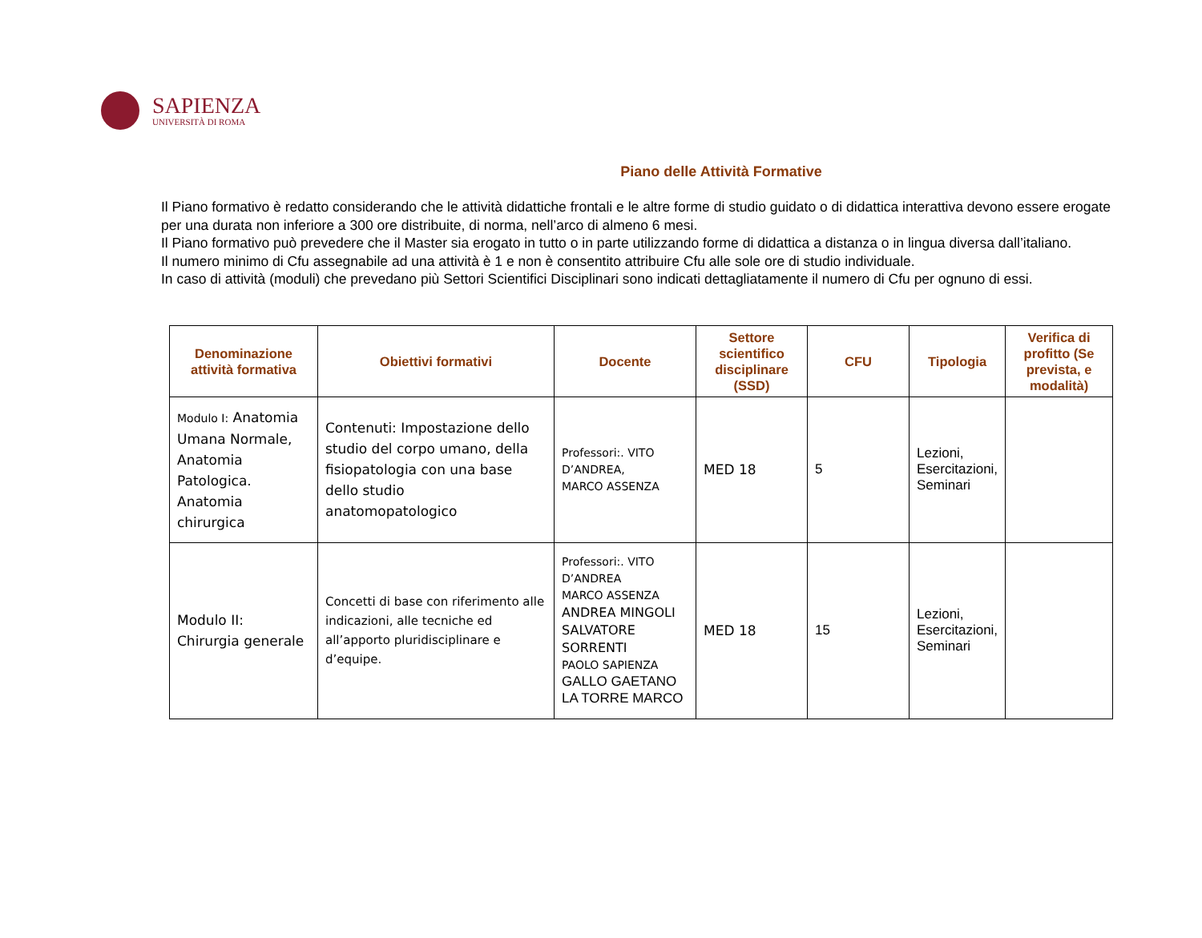SAPIENZA
UNIVERSITÀ DI ROMA
Piano delle Attività Formative
Il Piano formativo è redatto considerando che le attività didattiche frontali e le altre forme di studio guidato o di didattica interattiva devono essere erogate per una durata non inferiore a 300 ore distribuite, di norma, nell’arco di almeno 6 mesi.
Il Piano formativo può prevedere che il Master sia erogato in tutto o in parte utilizzando forme di didattica a distanza o in lingua diversa dall’italiano.
Il numero minimo di Cfu assegnabile ad una attività è 1 e non è consentito attribuire Cfu alle sole ore di studio individuale.
In caso di attività (moduli) che prevedano più Settori Scientifici Disciplinari sono indicati dettagliatamente il numero di Cfu per ognuno di essi.
| Denominazione attività formativa | Obiettivi formativi | Docente | Settore scientifico disciplinare (SSD) | CFU | Tipologia | Verifica di profitto (Se prevista, e modalità) |
| --- | --- | --- | --- | --- | --- | --- |
| Modulo I: Anatomia Umana Normale, Anatomia Patologica. Anatomia chirurgica | Contenuti: Impostazione dello studio del corpo umano, della fisiopatologia con una base dello studio anatomopatologico | Professori:. VITO D’ANDREA, MARCO ASSENZA | MED 18 | 5 | Lezioni, Esercitazioni, Seminari | |
| Modulo II: Chirurgia generale | Concetti di base con riferimento alle indicazioni, alle tecniche ed all’apporto pluridisciplinare e d’equipe. | Professori:. VITO D’ANDREA MARCO ASSENZA ANDREA MINGOLI SALVATORE SORRENTI PAOLO SAPIENZA GALLO GAETANO LA TORRE MARCO | MED 18 | 15 | Lezioni, Esercitazioni, Seminari | |